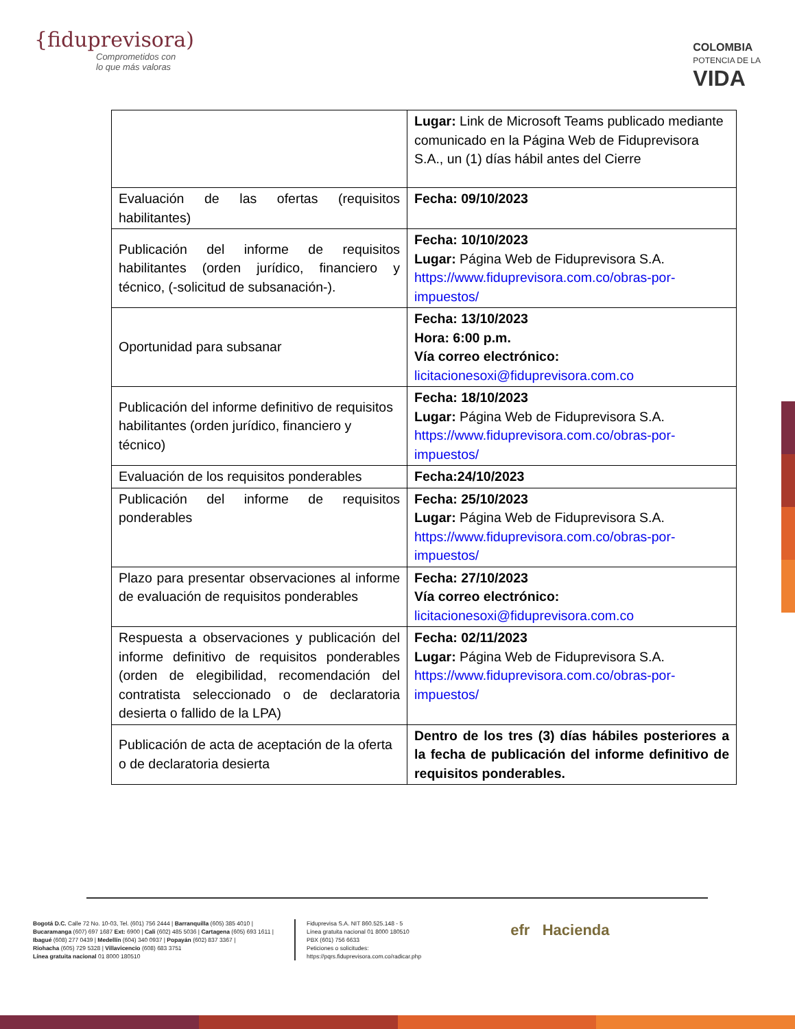{fiduprevisora)
Comprometidos con
lo que más valoras
COLOMBIA
POTENCIA DE LA
VIDA
| | Lugar: Link de Microsoft Teams publicado mediante comunicado en la Página Web de Fiduprevisora S.A., un (1) días hábil antes del Cierre |
| Evaluación de las ofertas (requisitos habilitantes) | Fecha: 09/10/2023 |
| Publicación del informe de requisitos habilitantes (orden jurídico, financiero y técnico, (-solicitud de subsanación-). | Fecha: 10/10/2023 Lugar: Página Web de Fiduprevisora S.A. https://www.fiduprevisora.com.co/obras-por-impuestos/ |
| Oportunidad para subsanar | Fecha: 13/10/2023 Hora: 6:00 p.m. Vía correo electrónico: licitacionesoxi@fiduprevisora.com.co |
| Publicación del informe definitivo de requisitos habilitantes (orden jurídico, financiero y técnico) | Fecha: 18/10/2023 Lugar: Página Web de Fiduprevisora S.A. https://www.fiduprevisora.com.co/obras-por-impuestos/ |
| Evaluación de los requisitos ponderables | Fecha:24/10/2023 |
| Publicación del informe de requisitos ponderables | Fecha: 25/10/2023 Lugar: Página Web de Fiduprevisora S.A. https://www.fiduprevisora.com.co/obras-por-impuestos/ |
| Plazo para presentar observaciones al informe de evaluación de requisitos ponderables | Fecha: 27/10/2023 Vía correo electrónico: licitacionesoxi@fiduprevisora.com.co |
| Respuesta a observaciones y publicación del informe definitivo de requisitos ponderables (orden de elegibilidad, recomendación del contratista seleccionado o de declaratoria desierta o fallido de la LPA) | Fecha: 02/11/2023 Lugar: Página Web de Fiduprevisora S.A. https://www.fiduprevisora.com.co/obras-por-impuestos/ |
| Publicación de acta de aceptación de la oferta o de declaratoria desierta | Dentro de los tres (3) días hábiles posteriores a la fecha de publicación del informe definitivo de requisitos ponderables. |
Bogotá D.C. Calle 72 No. 10-03, Tel. (601) 756 2444 | Barranquilla (605) 385 4010 |
Bucaramanga (607) 697 1687 Ext: 6900 | Cali (602) 485 5036 | Cartagena (605) 693 1611 |
Ibagué (608) 277 0439 | Medellín (604) 340 0937 | Popayán (602) 837 3367 |
Riohacha (605) 729 5328 | Villavicencio (608) 683 3751
Línea gratuita nacional 01 8000 180510
Fiduprevisa S.A. NIT 860.525.148 - 5
Línea gratuita nacional 01 8000 180510
PBX (601) 756 6633
Peticiones o solicitudes:
https://pqrs.fiduprevisora.com.co/radicar.php
efr Hacienda